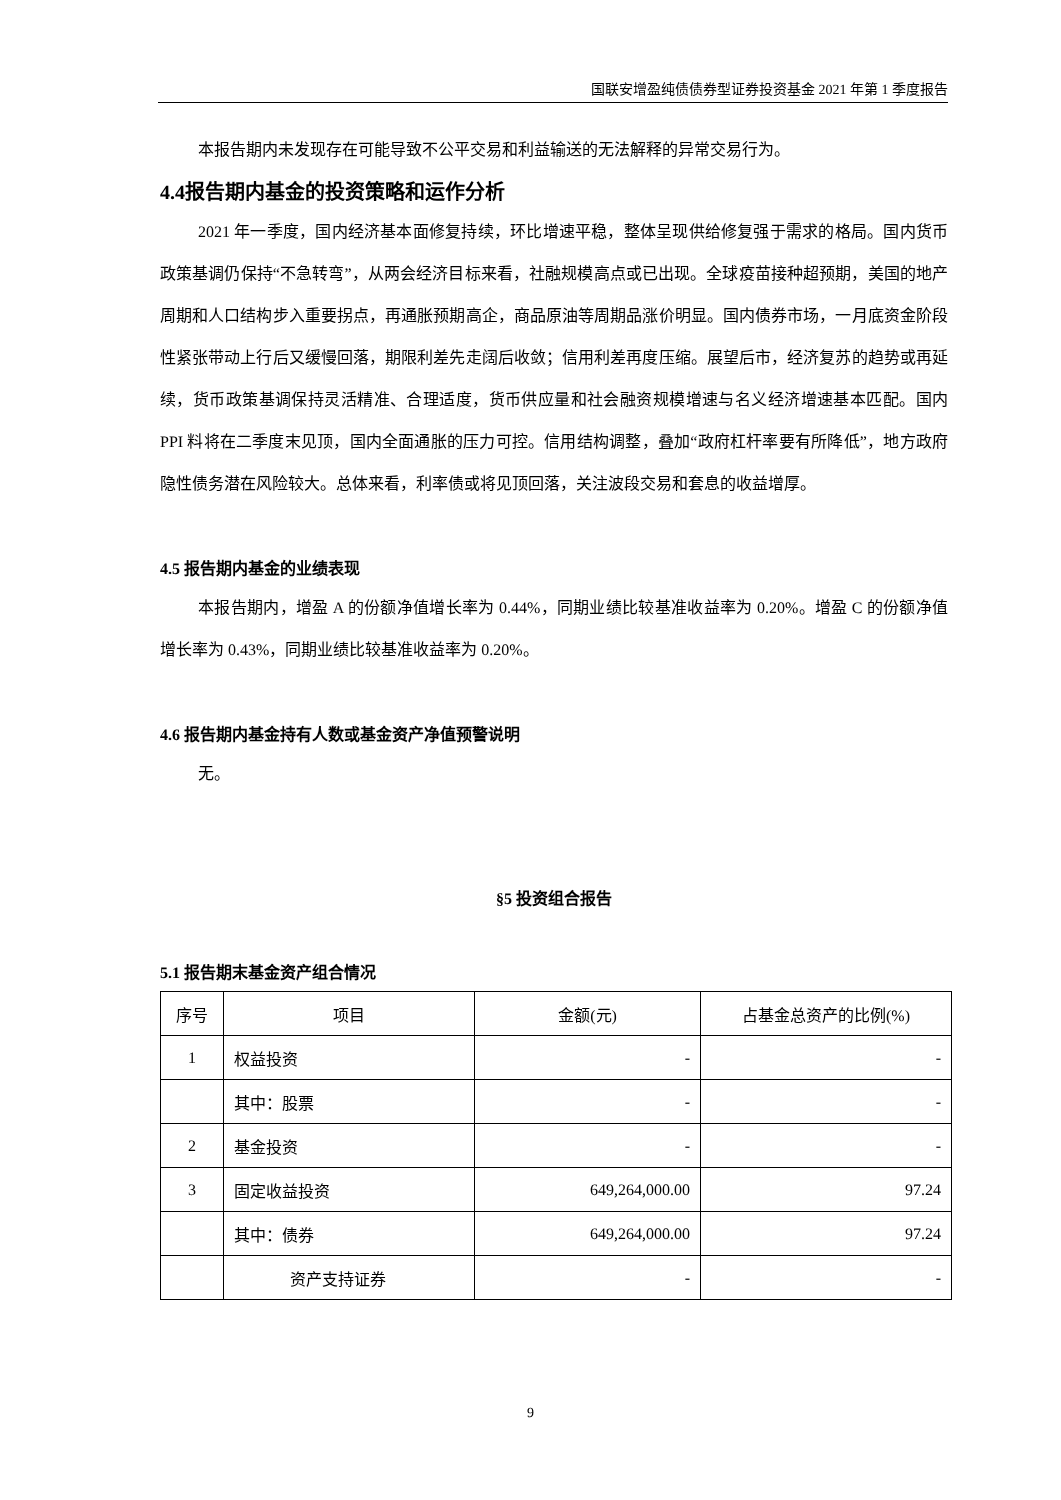国联安增盈纯债债券型证券投资基金 2021 年第 1 季度报告
本报告期内未发现存在可能导致不公平交易和利益输送的无法解释的异常交易行为。
4.4报告期内基金的投资策略和运作分析
2021 年一季度，国内经济基本面修复持续，环比增速平稳，整体呈现供给修复强于需求的格局。国内货币政策基调仍保持“不急转弯”，从两会经济目标来看，社融规模高点或已出现。全球疫苗接种超预期，美国的地产周期和人口结构步入重要拐点，再通胀预期高企，商品原油等周期品涨价明显。国内债券市场，一月底资金阶段性紧张带动上行后又缓慢回落，期限利差先走阔后收敛；信用利差再度压缩。展望后市，经济复苏的趋势或再延续，货币政策基调保持灵活精准、合理适度，货币供应量和社会融资规模增速与名义经济增速基本匹配。国内 PPI 料将在二季度末见顶，国内全面通胀的压力可控。信用结构调整，叠加“政府杠杆率要有所降低”，地方政府隐性债务潜在风险较大。总体来看，利率债或将见顶回落，关注波段交易和套息的收益增厚。
4.5 报告期内基金的业绩表现
本报告期内，增盈 A 的份额净值增长率为 0.44%，同期业绩比较基准收益率为 0.20%。增盈 C 的份额净值增长率为 0.43%，同期业绩比较基准收益率为 0.20%。
4.6 报告期内基金持有人数或基金资产净值预警说明
无。
§5 投资组合报告
5.1 报告期末基金资产组合情况
| 序号 | 项目 | 金额(元) | 占基金总资产的比例(%) |
| --- | --- | --- | --- |
| 1 | 权益投资 | - | - |
| | 其中：股票 | - | - |
| 2 | 基金投资 | - | - |
| 3 | 固定收益投资 | 649,264,000.00 | 97.24 |
| | 其中：债券 | 649,264,000.00 | 97.24 |
| | 资产支持证券 | - | - |
9